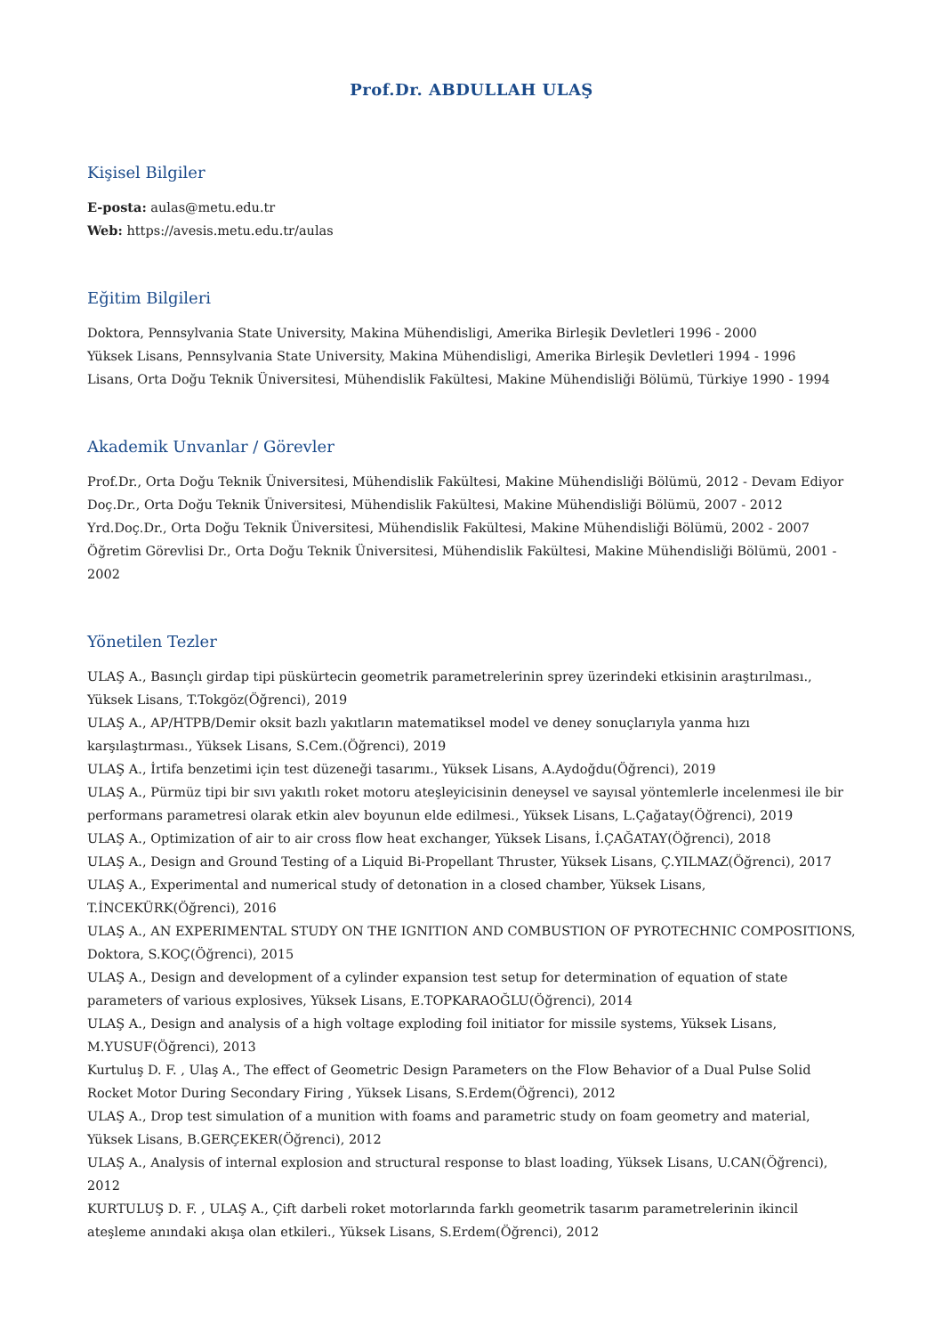Prof.Dr. ABDULLAH ULAŞ
Kişisel Bilgiler
E-posta: aulas@metu.edu.tr
Web: https://avesis.metu.edu.tr/aulas
Eğitim Bilgileri
Doktora, Pennsylvania State University, Makina Mühendisligi, Amerika Birleşik Devletleri 1996 - 2000
Yüksek Lisans, Pennsylvania State University, Makina Mühendisligi, Amerika Birleşik Devletleri 1994 - 1996
Lisans, Orta Doğu Teknik Üniversitesi, Mühendislik Fakültesi, Makine Mühendisliği Bölümü, Türkiye 1990 - 1994
Akademik Unvanlar / Görevler
Prof.Dr., Orta Doğu Teknik Üniversitesi, Mühendislik Fakültesi, Makine Mühendisliği Bölümü, 2012 - Devam Ediyor
Doç.Dr., Orta Doğu Teknik Üniversitesi, Mühendislik Fakültesi, Makine Mühendisliği Bölümü, 2007 - 2012
Yrd.Doç.Dr., Orta Doğu Teknik Üniversitesi, Mühendislik Fakültesi, Makine Mühendisliği Bölümü, 2002 - 2007
Öğretim Görevlisi Dr., Orta Doğu Teknik Üniversitesi, Mühendislik Fakültesi, Makine Mühendisliği Bölümü, 2001 - 2002
Yönetilen Tezler
ULAŞ A., Basınçlı girdap tipi püskürtecin geometrik parametrelerinin sprey üzerindeki etkisinin araştırılması., Yüksek Lisans, T.Tokgöz(Öğrenci), 2019
ULAŞ A., AP/HTPB/Demir oksit bazlı yakıtların matematiksel model ve deney sonuçlarıyla yanma hızı karşılaştırması., Yüksek Lisans, S.Cem.(Öğrenci), 2019
ULAŞ A., İrtifa benzetimi için test düzeneği tasarımı., Yüksek Lisans, A.Aydoğdu(Öğrenci), 2019
ULAŞ A., Pürmüz tipi bir sıvı yakıtlı roket motoru ateşleyicisinin deneysel ve sayısal yöntemlerle incelenmesi ile bir performans parametresi olarak etkin alev boyunun elde edilmesi., Yüksek Lisans, L.Çağatay(Öğrenci), 2019
ULAŞ A., Optimization of air to air cross flow heat exchanger, Yüksek Lisans, İ.ÇAĞATAY(Öğrenci), 2018
ULAŞ A., Design and Ground Testing of a Liquid Bi-Propellant Thruster, Yüksek Lisans, Ç.YILMAZ(Öğrenci), 2017
ULAŞ A., Experimental and numerical study of detonation in a closed chamber, Yüksek Lisans, T.İNCEKÜRK(Öğrenci), 2016
ULAŞ A., AN EXPERIMENTAL STUDY ON THE IGNITION AND COMBUSTION OF PYROTECHNIC COMPOSITIONS, Doktora, S.KOÇ(Öğrenci), 2015
ULAŞ A., Design and development of a cylinder expansion test setup for determination of equation of state parameters of various explosives, Yüksek Lisans, E.TOPKARAOĞLU(Öğrenci), 2014
ULAŞ A., Design and analysis of a high voltage exploding foil initiator for missile systems, Yüksek Lisans, M.YUSUF(Öğrenci), 2013
Kurtuluş D. F. , Ulaş A., The effect of Geometric Design Parameters on the Flow Behavior of a Dual Pulse Solid Rocket Motor During Secondary Firing , Yüksek Lisans, S.Erdem(Öğrenci), 2012
ULAŞ A., Drop test simulation of a munition with foams and parametric study on foam geometry and material, Yüksek Lisans, B.GERÇEKER(Öğrenci), 2012
ULAŞ A., Analysis of internal explosion and structural response to blast loading, Yüksek Lisans, U.CAN(Öğrenci), 2012
KURTULUŞ D. F. , ULAŞ A., Çift darbeli roket motorlarında farklı geometrik tasarım parametrelerinin ikincil ateşleme anındaki akışa olan etkileri., Yüksek Lisans, S.Erdem(Öğrenci), 2012